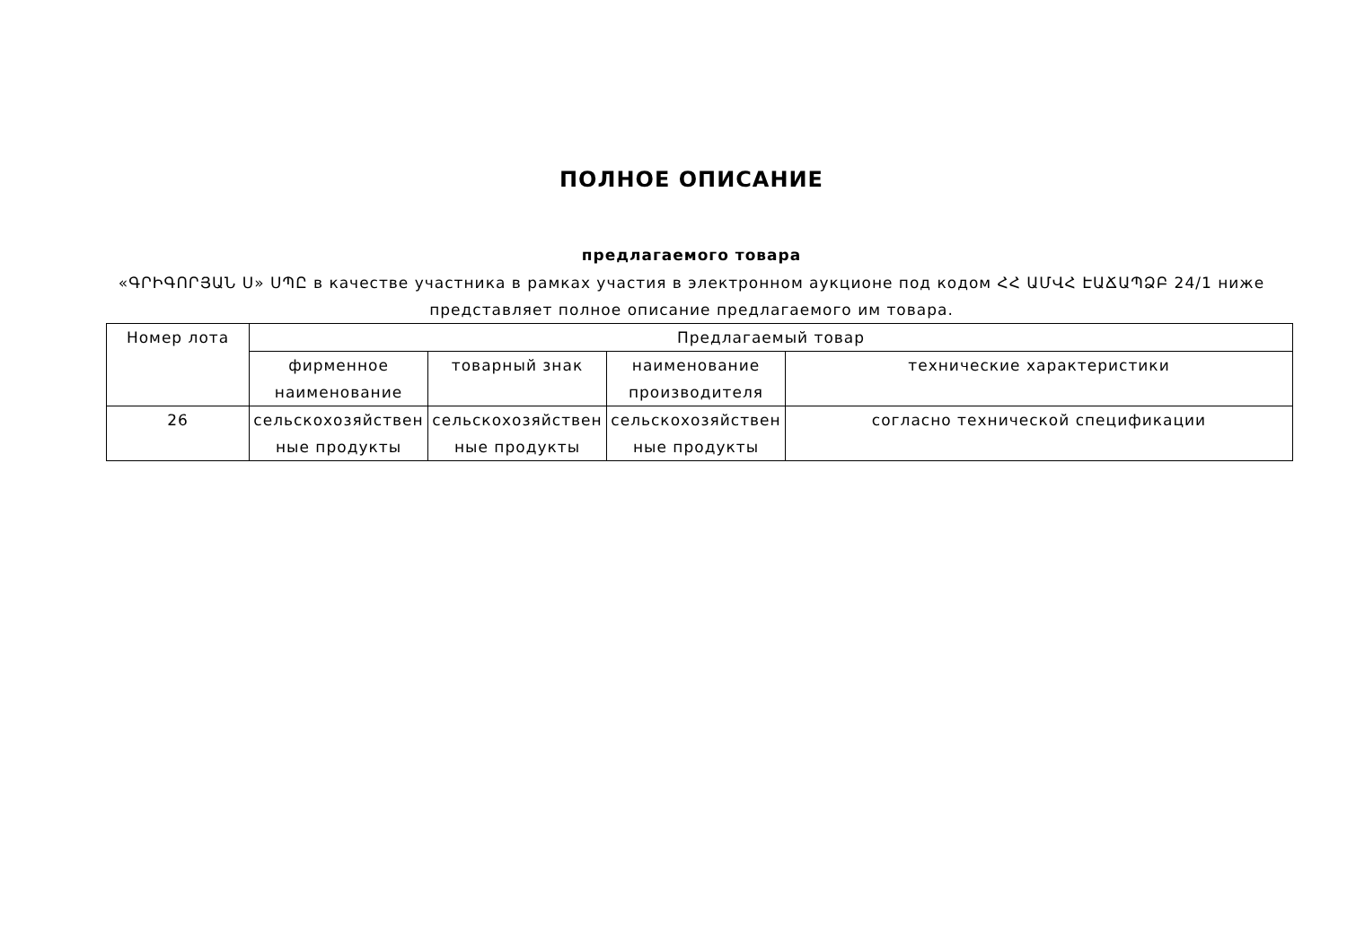ПОЛНОЕ ОПИСАНИЕ
предлагаемого товара
«ԳՐԻԳՈՐՅԱՆ Ս» ՍՊԸ в качестве участника в рамках участия в электронном аукционе под кодом ՀՀ ԱՄՎՀ ԷԱՃԱՊՁԲ 24/1 ниже представляет полное описание предлагаемого им товара.
| Номер лота | Предлагаемый товар | | | |
| --- | --- | --- | --- | --- |
| | фирменное наименование | товарный знак | наименование производителя | технические характеристики |
| 26 | сельскохозяйствен ные продукты | сельскохозяйствен ные продукты | сельскохозяйствен ные продукты | согласно технической спецификации |